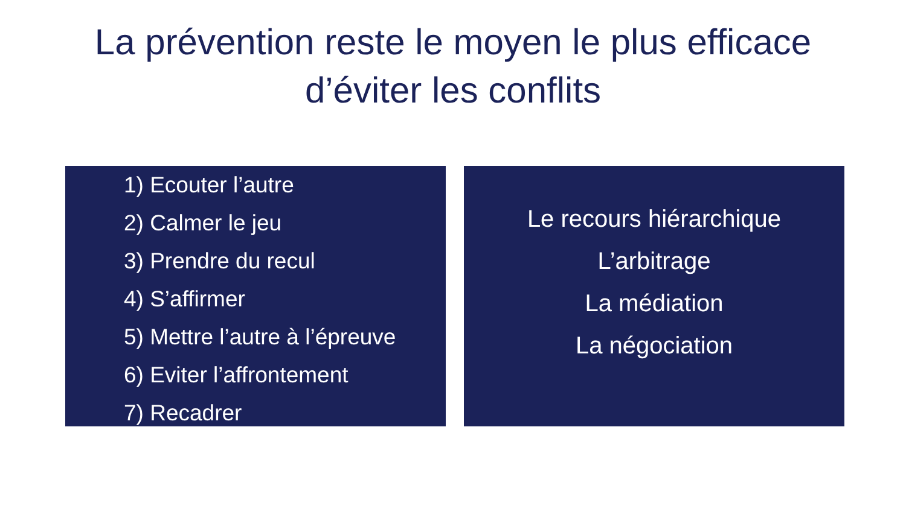La prévention reste le moyen le plus efficace
d’éviter les conflits
1) Ecouter l’autre
2) Calmer le jeu
3) Prendre du recul
4) S’affirmer
5) Mettre l’autre à l’épreuve
6) Eviter l’affrontement
7) Recadrer
Le recours hiérarchique
L’arbitrage
La médiation
La négociation